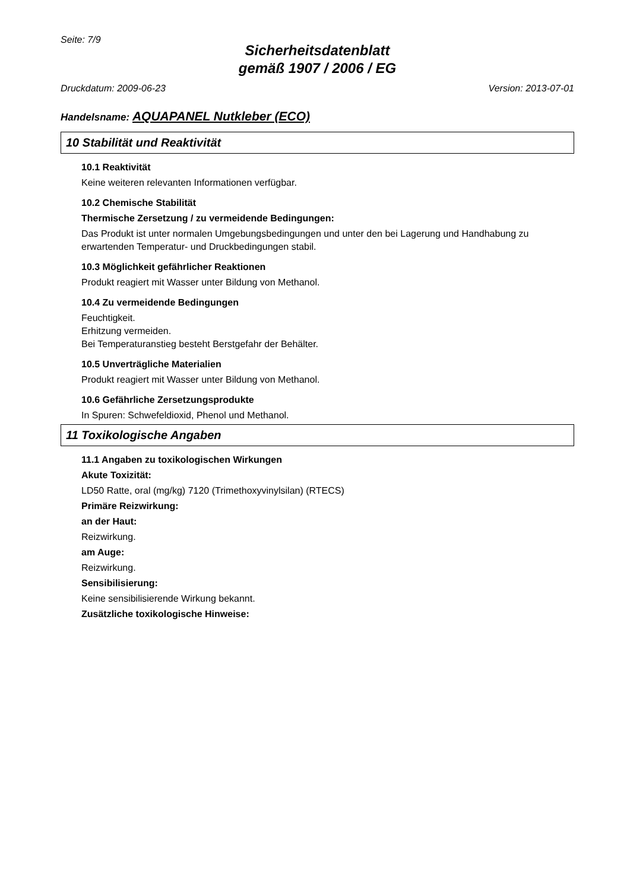Seite: 7/9
Sicherheitsdatenblatt
gemäß 1907 / 2006 / EG
Druckdatum: 2009-06-23 Version: 2013-07-01
Handelsname: AQUAPANEL Nutkleber (ECO)
10 Stabilität und Reaktivität
10.1 Reaktivität
Keine weiteren relevanten Informationen verfügbar.
10.2 Chemische Stabilität
Thermische Zersetzung / zu vermeidende Bedingungen:
Das Produkt ist unter normalen Umgebungsbedingungen und unter den bei Lagerung und Handhabung zu erwartenden Temperatur- und Druckbedingungen stabil.
10.3 Möglichkeit gefährlicher Reaktionen
Produkt reagiert mit Wasser unter Bildung von Methanol.
10.4 Zu vermeidende Bedingungen
Feuchtigkeit.
Erhitzung vermeiden.
Bei Temperaturanstieg besteht Berstgefahr der Behälter.
10.5 Unverträgliche Materialien
Produkt reagiert mit Wasser unter Bildung von Methanol.
10.6 Gefährliche Zersetzungsprodukte
In Spuren: Schwefeldioxid, Phenol und Methanol.
11 Toxikologische Angaben
11.1 Angaben zu toxikologischen Wirkungen
Akute Toxizität:
LD50 Ratte, oral (mg/kg) 7120 (Trimethoxyvinylsilan) (RTECS)
Primäre Reizwirkung:
an der Haut:
Reizwirkung.
am Auge:
Reizwirkung.
Sensibilisierung:
Keine sensibilisierende Wirkung bekannt.
Zusätzliche toxikologische Hinweise: